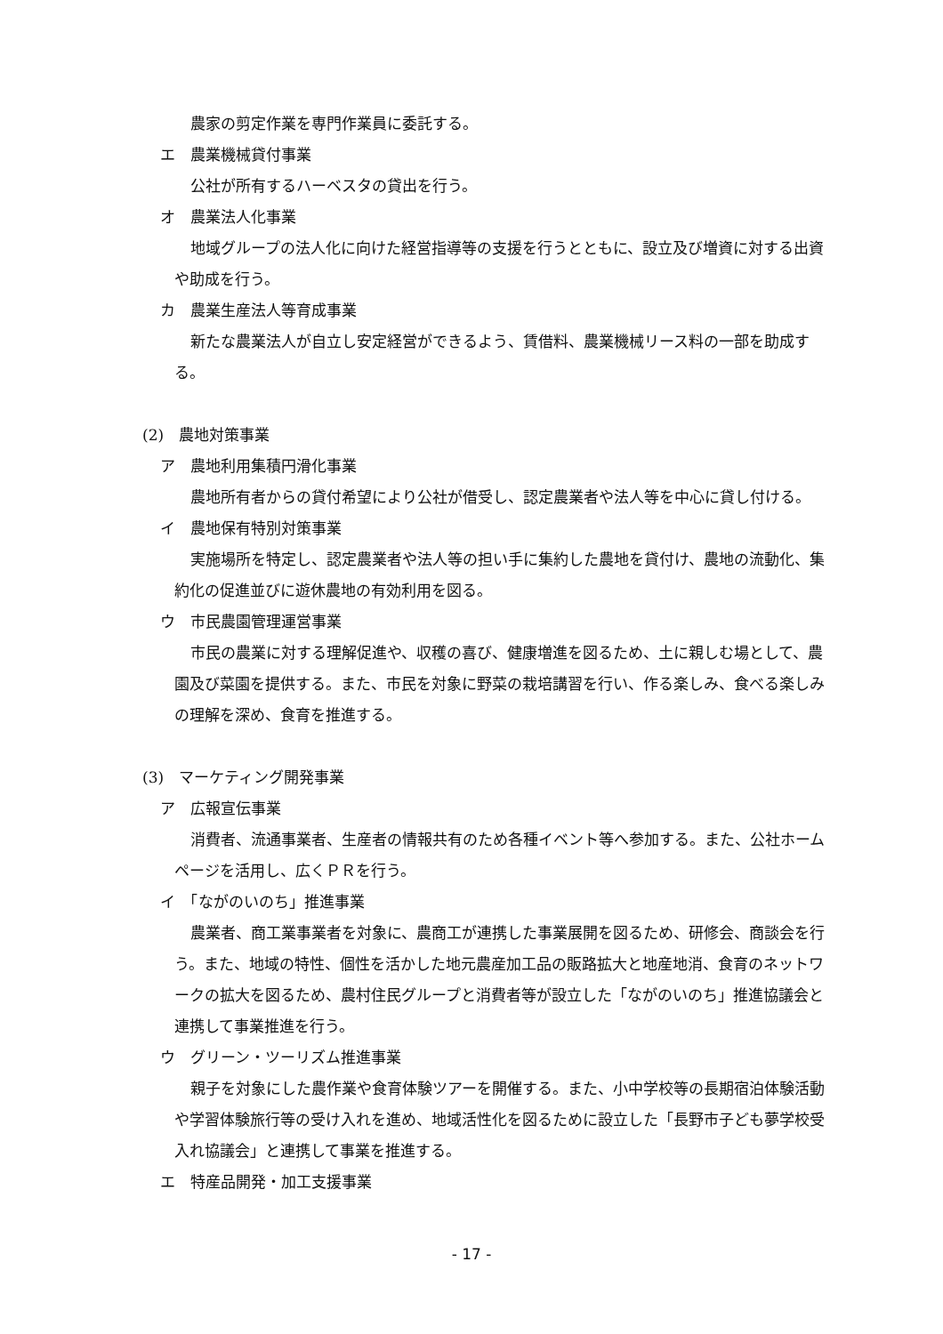農家の剪定作業を専門作業員に委託する。
エ　農業機械貸付事業
公社が所有するハーベスタの貸出を行う。
オ　農業法人化事業
地域グループの法人化に向けた経営指導等の支援を行うとともに、設立及び増資に対する出資や助成を行う。
カ　農業生産法人等育成事業
新たな農業法人が自立し安定経営ができるよう、賃借料、農業機械リース料の一部を助成する。
(2)　農地対策事業
ア　農地利用集積円滑化事業
農地所有者からの貸付希望により公社が借受し、認定農業者や法人等を中心に貸し付ける。
イ　農地保有特別対策事業
実施場所を特定し、認定農業者や法人等の担い手に集約した農地を貸付け、農地の流動化、集約化の促進並びに遊休農地の有効利用を図る。
ウ　市民農園管理運営事業
市民の農業に対する理解促進や、収穫の喜び、健康増進を図るため、土に親しむ場として、農園及び菜園を提供する。また、市民を対象に野菜の栽培講習を行い、作る楽しみ、食べる楽しみの理解を深め、食育を推進する。
(3)　マーケティング開発事業
ア　広報宣伝事業
消費者、流通事業者、生産者の情報共有のため各種イベント等へ参加する。また、公社ホームページを活用し、広くＰＲを行う。
イ　「ながのいのち」推進事業
農業者、商工業事業者を対象に、農商工が連携した事業展開を図るため、研修会、商談会を行う。また、地域の特性、個性を活かした地元農産加工品の販路拡大と地産地消、食育のネットワークの拡大を図るため、農村住民グループと消費者等が設立した「ながのいのち」推進協議会と連携して事業推進を行う。
ウ　グリーン・ツーリズム推進事業
親子を対象にした農作業や食育体験ツアーを開催する。また、小中学校等の長期宿泊体験活動や学習体験旅行等の受け入れを進め、地域活性化を図るために設立した「長野市子ども夢学校受入れ協議会」と連携して事業を推進する。
エ　特産品開発・加工支援事業
- 17 -